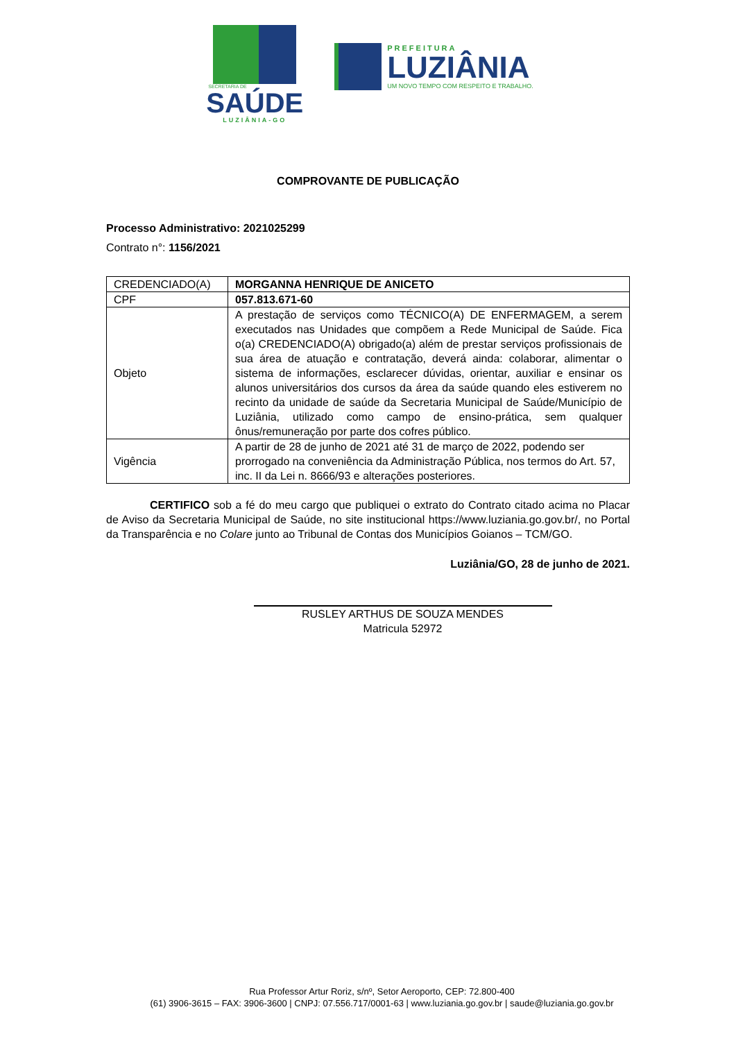SECRETARIA DE
SAÚDE
LUZIÂNIA-GO
PREFEITURA
LUZIÂNIA
UM NOVO TEMPO COM RESPEITO E TRABALHO.
COMPROVANTE DE PUBLICAÇÃO
Processo Administrativo: 2021025299
Contrato n°: 1156/2021
| CREDENCIADO(A) | MORGANNA HENRIQUE DE ANICETO |
| CPF | 057.813.671-60 |
| Objeto | A prestação de serviços como TÉCNICO(A) DE ENFERMAGEM, a serem executados nas Unidades que compõem a Rede Municipal de Saúde. Fica o(a) CREDENCIADO(A) obrigado(a) além de prestar serviços profissionais de sua área de atuação e contratação, deverá ainda: colaborar, alimentar o sistema de informações, esclarecer dúvidas, orientar, auxiliar e ensinar os alunos universitários dos cursos da área da saúde quando eles estiverem no recinto da unidade de saúde da Secretaria Municipal de Saúde/Município de Luziânia, utilizado como campo de ensino-prática, sem qualquer ônus/remuneração por parte dos cofres público. |
| Vigência | A partir de 28 de junho de 2021 até 31 de março de 2022, podendo ser prorrogado na conveniência da Administração Pública, nos termos do Art. 57, inc. II da Lei n. 8666/93 e alterações posteriores. |
CERTIFICO sob a fé do meu cargo que publiquei o extrato do Contrato citado acima no Placar de Aviso da Secretaria Municipal de Saúde, no site institucional https://www.luziania.go.gov.br/, no Portal da Transparência e no Colare junto ao Tribunal de Contas dos Municípios Goianos – TCM/GO.
Luziânia/GO, 28 de junho de 2021.
RUSLEY ARTHUS DE SOUZA MENDES
Matricula 52972
Rua Professor Artur Roriz, s/nº, Setor Aeroporto, CEP: 72.800-400
(61) 3906-3615 – FAX: 3906-3600 | CNPJ: 07.556.717/0001-63 | www.luziania.go.gov.br | saude@luziania.go.gov.br